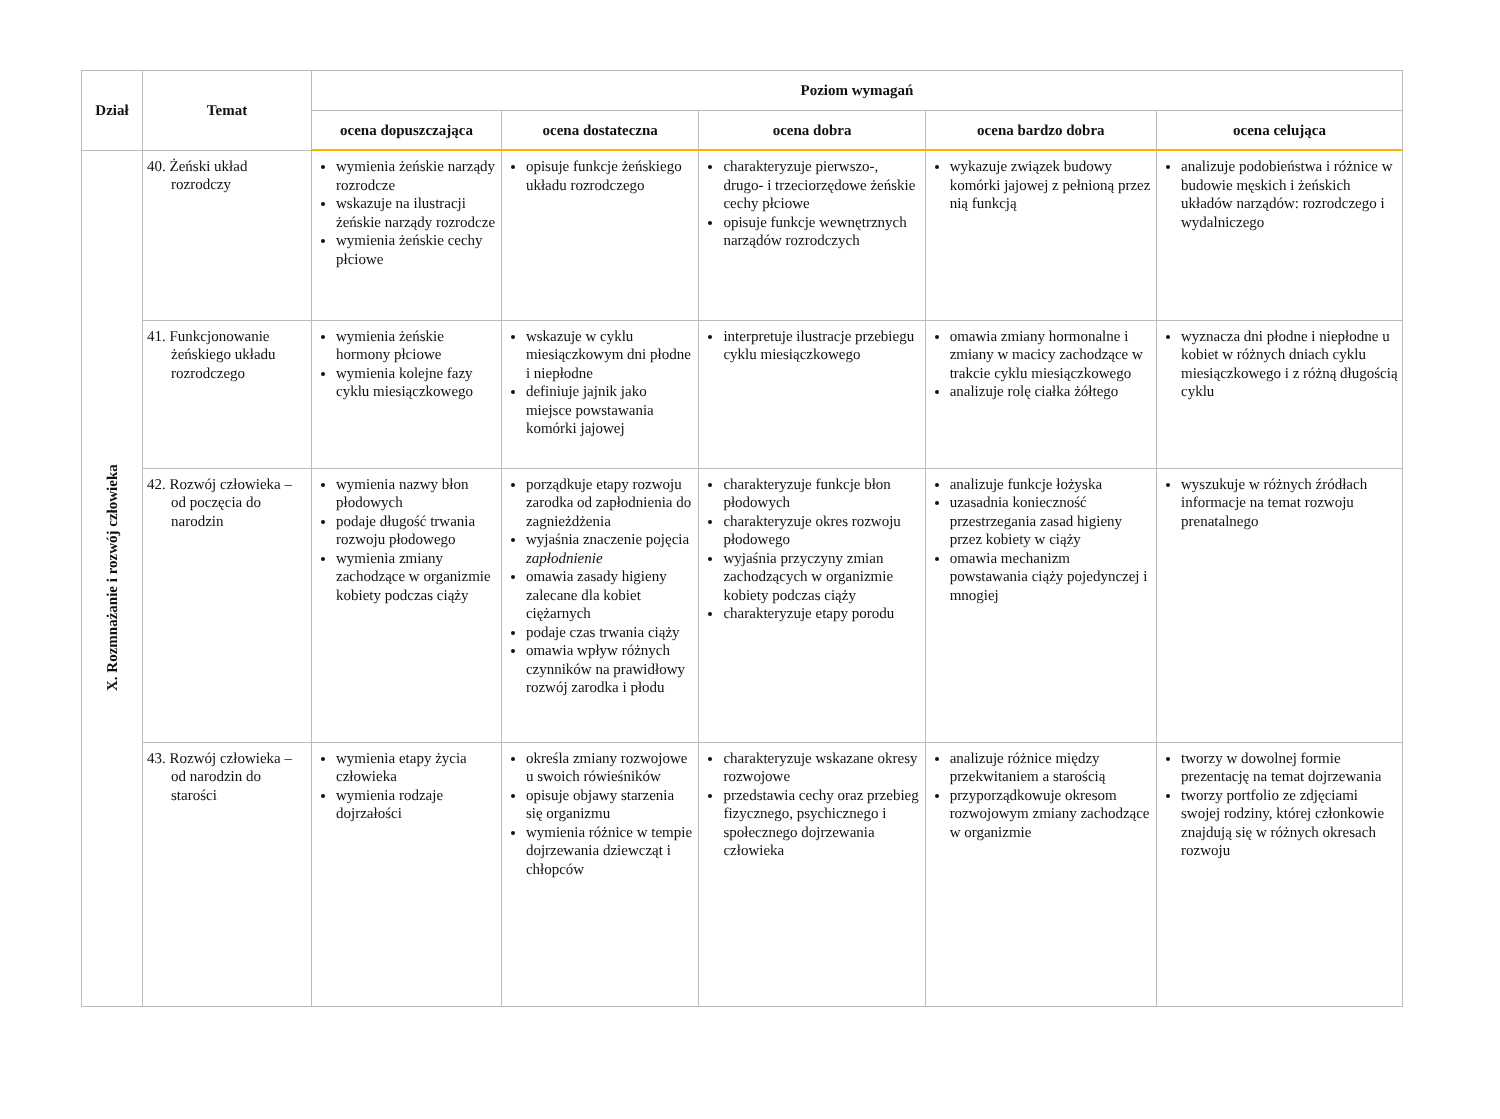| Dział | Temat | Poziom wymagań | | | | |
| --- | --- | --- | --- | --- | --- | --- |
| | | ocena dopuszczająca | ocena dostateczna | ocena dobra | ocena bardzo dobra | ocena celująca |
| X. Rozmnażanie i rozwój człowieka | 40. Żeński układ rozrodczy | wymienia żeńskie narządy rozrodcze wskazuje na ilustracji żeńskie narządy rozrodcze wymienia żeńskie cechy płciowe | opisuje funkcje żeńskiego układu rozrodczego | charakteryzuje pierwszo-, drugo- i trzeciorzędowe żeńskie cechy płciowe opisuje funkcje wewnętrznych narządów rozrodczych | wykazuje związek budowy komórki jajowej z pełnioną przez nią funkcją | analizuje podobieństwa i różnice w budowie męskich i żeńskich układów narządów: rozrodczego i wydalniczego |
| | 41. Funkcjonowanie żeńskiego układu rozrodczego | wymienia żeńskie hormony płciowe wymienia kolejne fazy cyklu miesiączkowego | wskazuje w cyklu miesiączkowym dni płodne i niepłodne definiuje jajnik jako miejsce powstawania komórki jajowej | interpretuje ilustracje przebiegu cyklu miesiączkowego | omawia zmiany hormonalne i zmiany w macicy zachodzące w trakcie cyklu miesiączkowego analizuje rolę ciałka żółtego | wyznacza dni płodne i niepłodne u kobiet w różnych dniach cyklu miesiączkowego i z różną długością cyklu |
| | 42. Rozwój człowieka – od poczęcia do narodzin | wymienia nazwy błon płodowych podaje długość trwania rozwoju płodowego wymienia zmiany zachodzące w organizmie kobiety podczas ciąży | porządkuje etapy rozwoju zarodka od zapłodnienia do zagnieżdżenia wyjaśnia znaczenie pojęcia zapłodnienie omawia zasady higieny zalecane dla kobiet ciężarnych podaje czas trwania ciąży omawia wpływ różnych czynników na prawidłowy rozwój zarodka i płodu | charakteryzuje funkcje błon płodowych charakteryzuje okres rozwoju płodowego wyjaśnia przyczyny zmian zachodzących w organizmie kobiety podczas ciąży charakteryzuje etapy porodu | analizuje funkcje łożyska uzasadnia konieczność przestrzegania zasad higieny przez kobiety w ciąży omawia mechanizm powstawania ciąży pojedynczej i mnogiej | wyszukuje w różnych źródłach informacje na temat rozwoju prenatalnego |
| | 43. Rozwój człowieka – od narodzin do starości | wymienia etapy życia człowieka wymienia rodzaje dojrzałości | określa zmiany rozwojowe u swoich rówieśników opisuje objawy starzenia się organizmu wymienia różnice w tempie dojrzewania dziewcząt i chłopców | charakteryzuje wskazane okresy rozwojowe przedstawia cechy oraz przebieg fizycznego, psychicznego i społecznego dojrzewania człowieka | analizuje różnice między przekwitaniem a starością przyporządkowuje okresom rozwojowym zmiany zachodzące w organizmie | tworzy w dowolnej formie prezentację na temat dojrzewania tworzy portfolio ze zdjęciami swojej rodziny, której członkowie znajdują się w różnych okresach rozwoju |